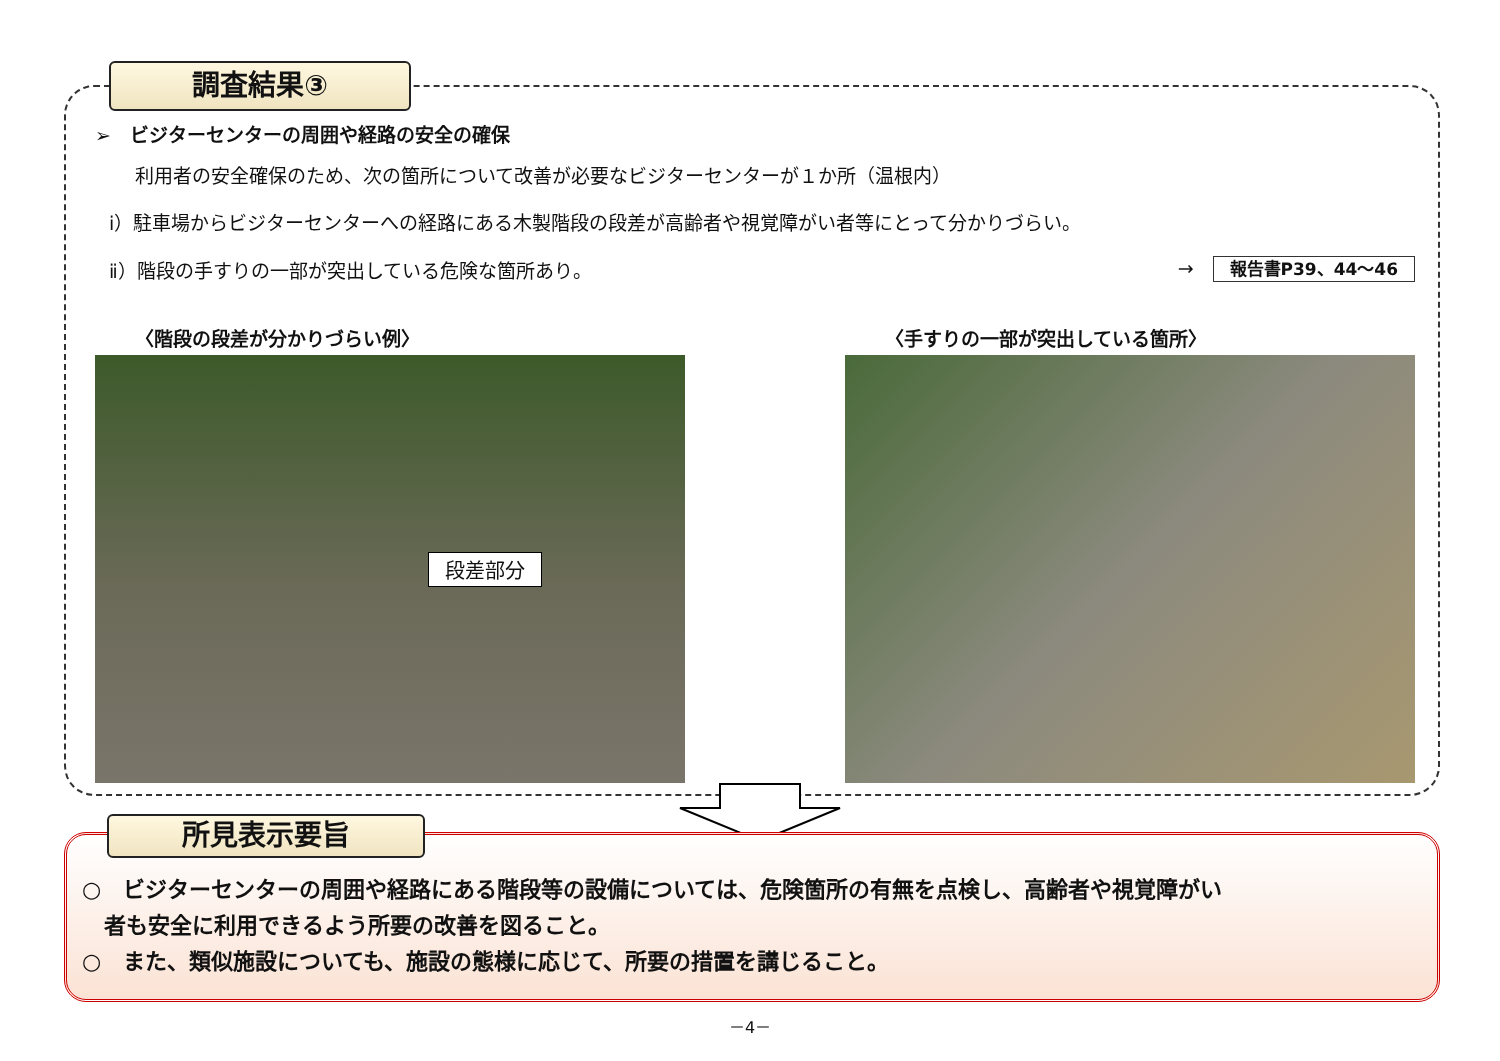調査結果③
➢　ビジターセンターの周囲や経路の安全の確保
利用者の安全確保のため、次の箇所について改善が必要なビジターセンターが１か所（温根内）
ⅰ）駐車場からビジターセンターへの経路にある木製階段の段差が高齢者や視覚障がい者等にとって分かりづらい。
ⅱ）階段の手すりの一部が突出している危険な箇所あり。 →　報告書P39、44～46
〈階段の段差が分かりづらい例〉
段差部分
〈手すりの一部が突出している箇所〉
所見表示要旨
○　ビジターセンターの周囲や経路にある階段等の設備については、危険箇所の有無を点検し、高齢者や視覚障がい
　者も安全に利用できるよう所要の改善を図ること。
○　また、類似施設についても、施設の態様に応じて、所要の措置を講じること。
－4－